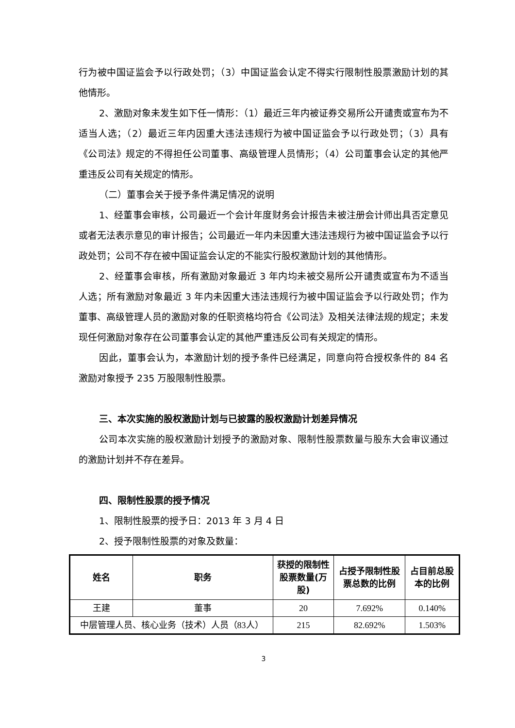行为被中国证监会予以行政处罚；（3）中国证监会认定不得实行限制性股票激励计划的其他情形。
2、激励对象未发生如下任一情形：（1）最近三年内被证券交易所公开谴责或宣布为不适当人选；（2）最近三年内因重大违法违规行为被中国证监会予以行政处罚；（3）具有《公司法》规定的不得担任公司董事、高级管理人员情形；（4）公司董事会认定的其他严重违反公司有关规定的情形。
（二）董事会关于授予条件满足情况的说明
1、经董事会审核，公司最近一个会计年度财务会计报告未被注册会计师出具否定意见或者无法表示意见的审计报告；公司最近一年内未因重大违法违规行为被中国证监会予以行政处罚；公司不存在被中国证监会认定的不能实行股权激励计划的其他情形。
2、经董事会审核，所有激励对象最近 3 年内均未被交易所公开谴责或宣布为不适当人选；所有激励对象最近 3 年内未因重大违法违规行为被中国证监会予以行政处罚；作为董事、高级管理人员的激励对象的任职资格均符合《公司法》及相关法律法规的规定；未发现任何激励对象存在公司董事会认定的其他严重违反公司有关规定的情形。
因此，董事会认为，本激励计划的授予条件已经满足，同意向符合授权条件的 84 名激励对象授予 235 万股限制性股票。
三、本次实施的股权激励计划与已披露的股权激励计划差异情况
公司本次实施的股权激励计划授予的激励对象、限制性股票数量与股东大会审议通过的激励计划并不存在差异。
四、限制性股票的授予情况
1、限制性股票的授予日：2013 年 3 月 4 日
2、授予限制性股票的对象及数量：
| 姓名 | 职务 | 获授的限制性股票数量(万股) | 占授予限制性股票总数的比例 | 占目前总股本的比例 |
| --- | --- | --- | --- | --- |
| 王建 | 董事 | 20 | 7.692% | 0.140% |
| 中层管理人员、核心业务（技术）人员（83人） | | 215 | 82.692% | 1.503% |
3